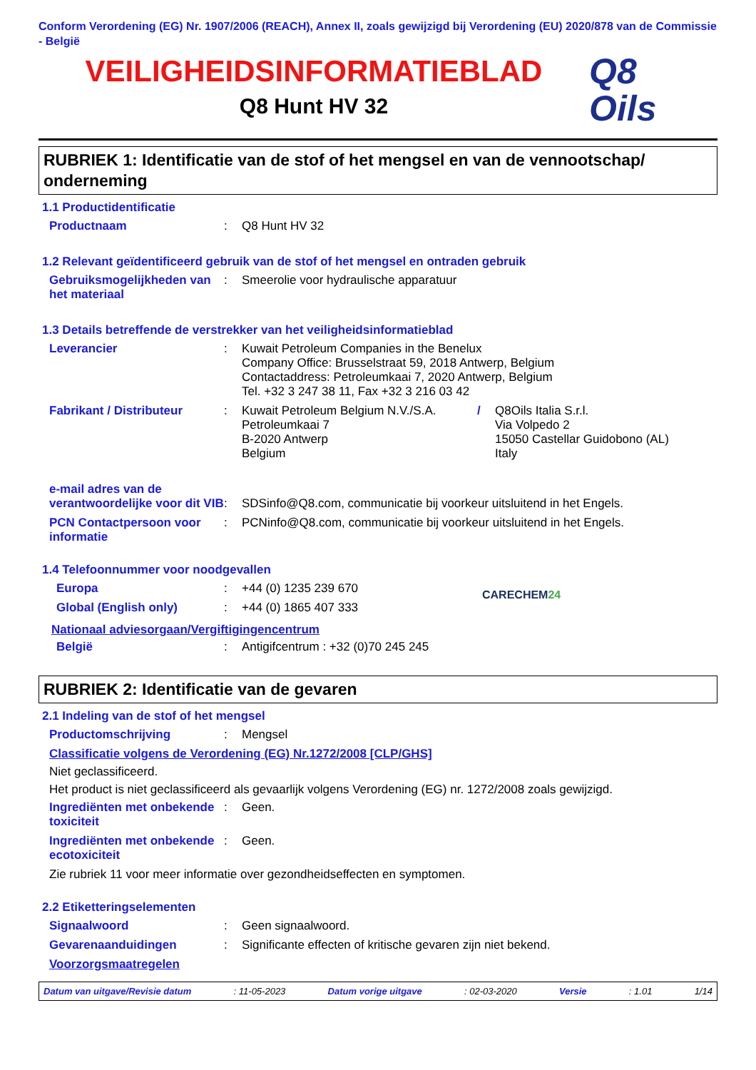Conform Verordening (EG) Nr. 1907/2006 (REACH), Annex II, zoals gewijzigd bij Verordening (EU) 2020/878 van de Commissie - België
VEILIGHEIDSINFORMATIEBLAD
Q8 Hunt HV 32
Q8
Oils
RUBRIEK 1: Identificatie van de stof of het mengsel en van de vennootschap/ onderneming
1.1 Productidentificatie
Productnaam : Q8 Hunt HV 32
1.2 Relevant geïdentificeerd gebruik van de stof of het mengsel en ontraden gebruik
Gebruiksmogelijkheden van het materiaal
: Smeerolie voor hydraulische apparatuur
1.3 Details betreffende de verstrekker van het veiligheidsinformatieblad
Leverancier : Kuwait Petroleum Companies in the Benelux
Company Office: Brusselstraat 59, 2018 Antwerp, Belgium
Contactaddress: Petroleumkaai 7, 2020 Antwerp, Belgium
Tel. +32 3 247 38 11, Fax +32 3 216 03 42
Fabrikant / Distributeur : Kuwait Petroleum Belgium N.V./S.A.
Petroleumkaai 7
B-2020 Antwerp
Belgium
/ Q8Oils Italia S.r.l.
Via Volpedo 2
15050 Castellar Guidobono (AL)
Italy
e-mail adres van de verantwoordelijke voor dit VIB
: SDSinfo@Q8.com, communicatie bij voorkeur uitsluitend in het Engels.
PCN Contactpersoon voor informatie
: PCNinfo@Q8.com, communicatie bij voorkeur uitsluitend in het Engels.
1.4 Telefoonnummer voor noodgevallen
Europa : +44 (0) 1235 239 670
Global (English only) : +44 (0) 1865 407 333
CARECHEM24
Nationaal adviesorgaan/Vergiftigingencentrum
België : Antigifcentrum : +32 (0)70 245 245
RUBRIEK 2: Identificatie van de gevaren
2.1 Indeling van de stof of het mengsel
Productomschrijving : Mengsel
Classificatie volgens de Verordening (EG) Nr.1272/2008 [CLP/GHS]
Niet geclassificeerd.
Het product is niet geclassificeerd als gevaarlijk volgens Verordening (EG) nr. 1272/2008 zoals gewijzigd.
Ingrediënten met onbekende toxiciteit
: Geen.
Ingrediënten met onbekende ecotoxiciteit
: Geen.
Zie rubriek 11 voor meer informatie over gezondheidseffecten en symptomen.
2.2 Etiketteringselementen
Signaalwoord : Geen signaalwoord.
Gevarenaanduidingen : Significante effecten of kritische gevaren zijn niet bekend.
Voorzorgsmaatregelen
Datum van uitgave/Revisie datum: 11-05-2023 Datum vorige uitgave: 02-03-2020 Versie: 1.01 1/14